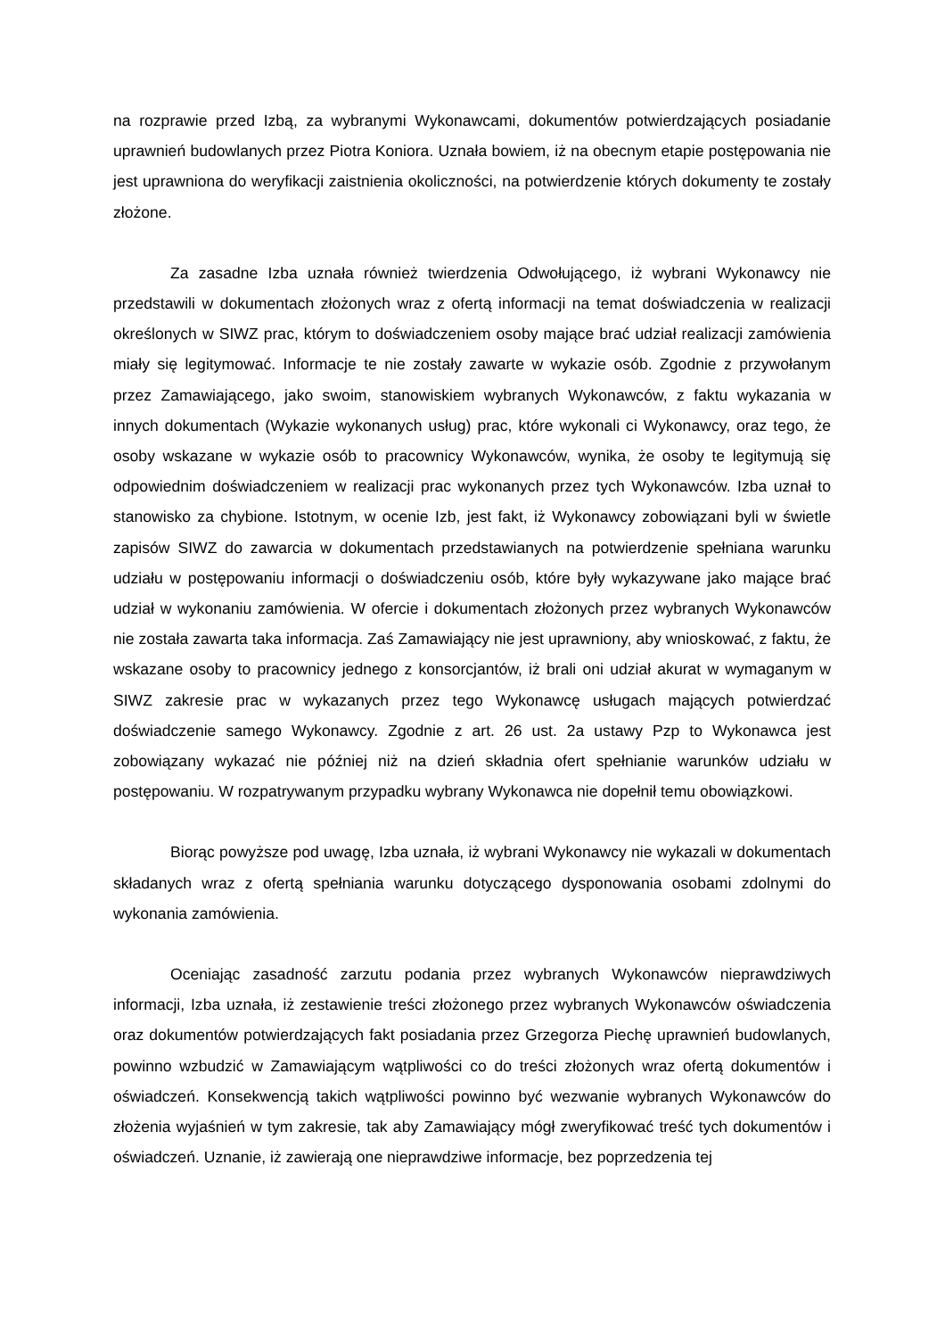na rozprawie przed Izbą, za wybranymi Wykonawcami, dokumentów potwierdzających posiadanie uprawnień budowlanych przez Piotra Koniora. Uznała bowiem, iż na obecnym etapie postępowania nie jest uprawniona do weryfikacji zaistnienia okoliczności, na potwierdzenie których dokumenty te zostały złożone.
Za zasadne Izba uznała również twierdzenia Odwołującego, iż wybrani Wykonawcy nie przedstawili w dokumentach złożonych wraz z ofertą informacji na temat doświadczenia w realizacji określonych w SIWZ prac, którym to doświadczeniem osoby mające brać udział realizacji zamówienia miały się legitymować. Informacje te nie zostały zawarte w wykazie osób. Zgodnie z przywołanym przez Zamawiającego, jako swoim, stanowiskiem wybranych Wykonawców, z faktu wykazania w innych dokumentach (Wykazie wykonanych usług) prac, które wykonali ci Wykonawcy, oraz tego, że osoby wskazane w wykazie osób to pracownicy Wykonawców, wynika, że osoby te legitymują się odpowiednim doświadczeniem w realizacji prac wykonanych przez tych Wykonawców. Izba uznał to stanowisko za chybione. Istotnym, w ocenie Izb, jest fakt, iż Wykonawcy zobowiązani byli w świetle zapisów SIWZ do zawarcia w dokumentach przedstawianych na potwierdzenie spełniana warunku udziału w postępowaniu informacji o doświadczeniu osób, które były wykazywane jako mające brać udział w wykonaniu zamówienia. W ofercie i dokumentach złożonych przez wybranych Wykonawców nie została zawarta taka informacja. Zaś Zamawiający nie jest uprawniony, aby wnioskować, z faktu, że wskazane osoby to pracownicy jednego z konsorcjantów, iż brali oni udział akurat w wymaganym w SIWZ zakresie prac w wykazanych przez tego Wykonawcę usługach mających potwierdzać doświadczenie samego Wykonawcy. Zgodnie z art. 26 ust. 2a ustawy Pzp to Wykonawca jest zobowiązany wykazać nie później niż na dzień składnia ofert spełnianie warunków udziału w postępowaniu. W rozpatrywanym przypadku wybrany Wykonawca nie dopełnił temu obowiązkowi.
Biorąc powyższe pod uwagę, Izba uznała, iż wybrani Wykonawcy nie wykazali w dokumentach składanych wraz z ofertą spełniania warunku dotyczącego dysponowania osobami zdolnymi do wykonania zamówienia.
Oceniając zasadność zarzutu podania przez wybranych Wykonawców nieprawdziwych informacji, Izba uznała, iż zestawienie treści złożonego przez wybranych Wykonawców oświadczenia oraz dokumentów potwierdzających fakt posiadania przez Grzegorza Piechę uprawnień budowlanych, powinno wzbudzić w Zamawiającym wątpliwości co do treści złożonych wraz ofertą dokumentów i oświadczeń. Konsekwencją takich wątpliwości powinno być wezwanie wybranych Wykonawców do złożenia wyjaśnień w tym zakresie, tak aby Zamawiający mógł zweryfikować treść tych dokumentów i oświadczeń. Uznanie, iż zawierają one nieprawdziwe informacje, bez poprzedzenia tej